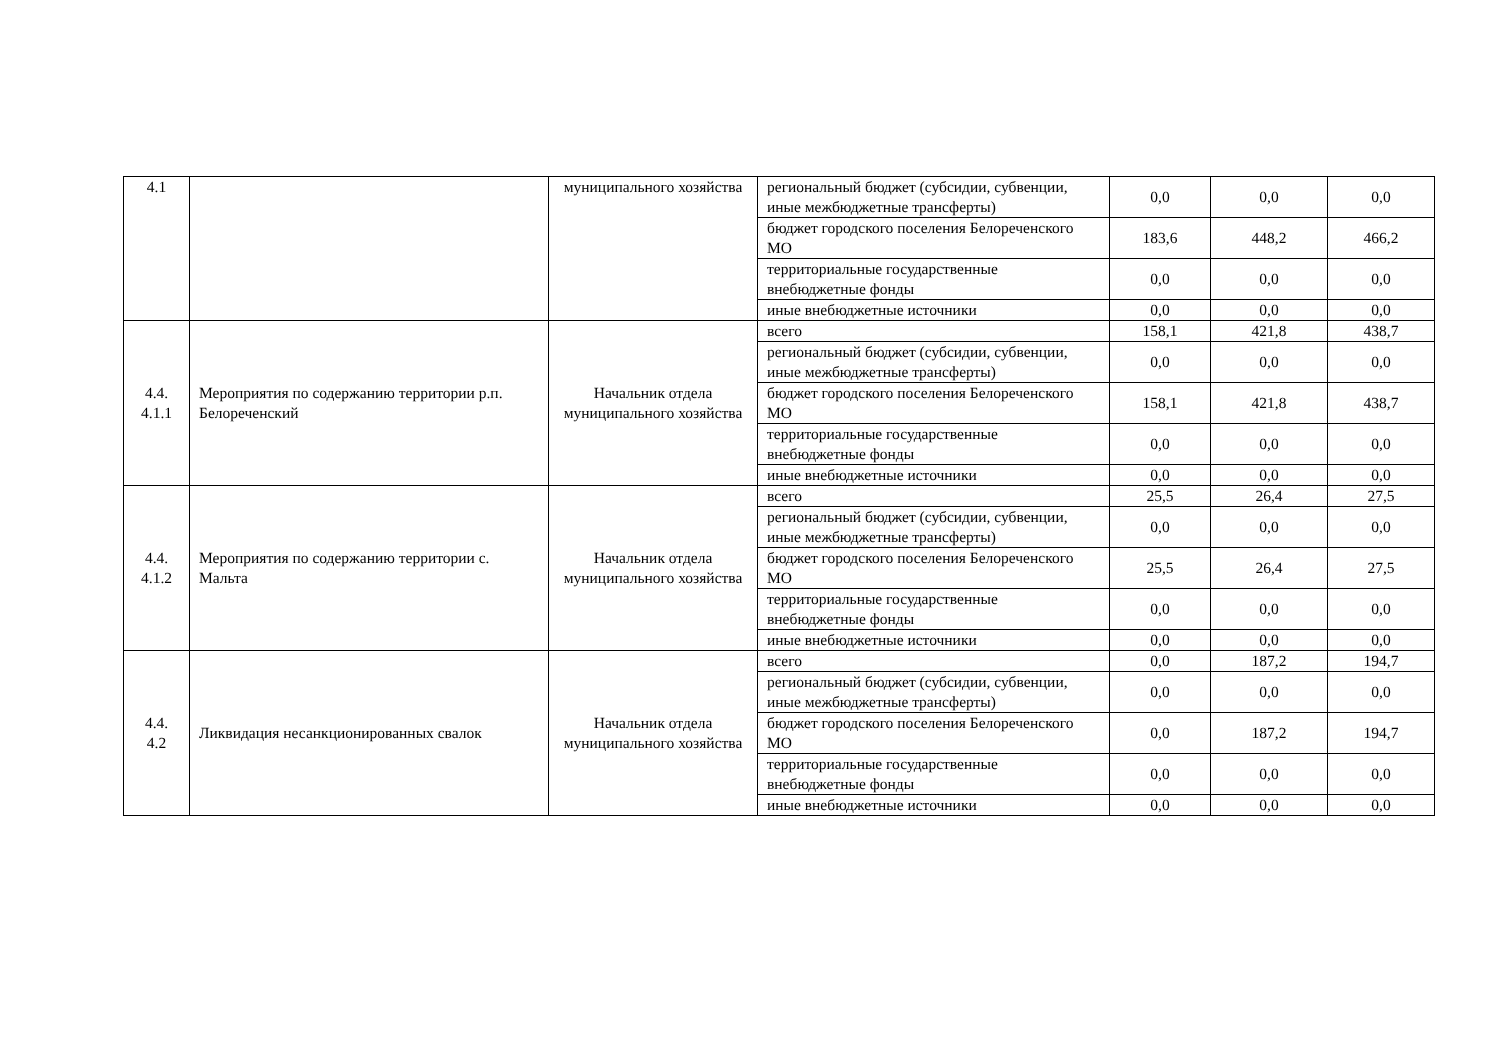| 4.1 | | муниципального хозяйства | региональный бюджет (субсидии, субвенции, иные межбюджетные трансферты) | 0,0 | 0,0 | 0,0 |
| | | | бюджет городского поселения Белореченского МО | 183,6 | 448,2 | 466,2 |
| | | | территориальные государственные внебюджетные фонды | 0,0 | 0,0 | 0,0 |
| | | | иные внебюджетные источники | 0,0 | 0,0 | 0,0 |
| 4.4. 4.1.1 | Мероприятия по содержанию территории р.п. Белореченский | Начальник отдела муниципального хозяйства | всего | 158,1 | 421,8 | 438,7 |
| | | | региональный бюджет (субсидии, субвенции, иные межбюджетные трансферты) | 0,0 | 0,0 | 0,0 |
| | | | бюджет городского поселения Белореченского МО | 158,1 | 421,8 | 438,7 |
| | | | территориальные государственные внебюджетные фонды | 0,0 | 0,0 | 0,0 |
| | | | иные внебюджетные источники | 0,0 | 0,0 | 0,0 |
| 4.4. 4.1.2 | Мероприятия по содержанию территории с. Мальта | Начальник отдела муниципального хозяйства | всего | 25,5 | 26,4 | 27,5 |
| | | | региональный бюджет (субсидии, субвенции, иные межбюджетные трансферты) | 0,0 | 0,0 | 0,0 |
| | | | бюджет городского поселения Белореченского МО | 25,5 | 26,4 | 27,5 |
| | | | территориальные государственные внебюджетные фонды | 0,0 | 0,0 | 0,0 |
| | | | иные внебюджетные источники | 0,0 | 0,0 | 0,0 |
| 4.4. 4.2 | Ликвидация несанкционированных свалок | Начальник отдела муниципального хозяйства | всего | 0,0 | 187,2 | 194,7 |
| | | | региональный бюджет (субсидии, субвенции, иные межбюджетные трансферты) | 0,0 | 0,0 | 0,0 |
| | | | бюджет городского поселения Белореченского МО | 0,0 | 187,2 | 194,7 |
| | | | территориальные государственные внебюджетные фонды | 0,0 | 0,0 | 0,0 |
| | | | иные внебюджетные источники | 0,0 | 0,0 | 0,0 |